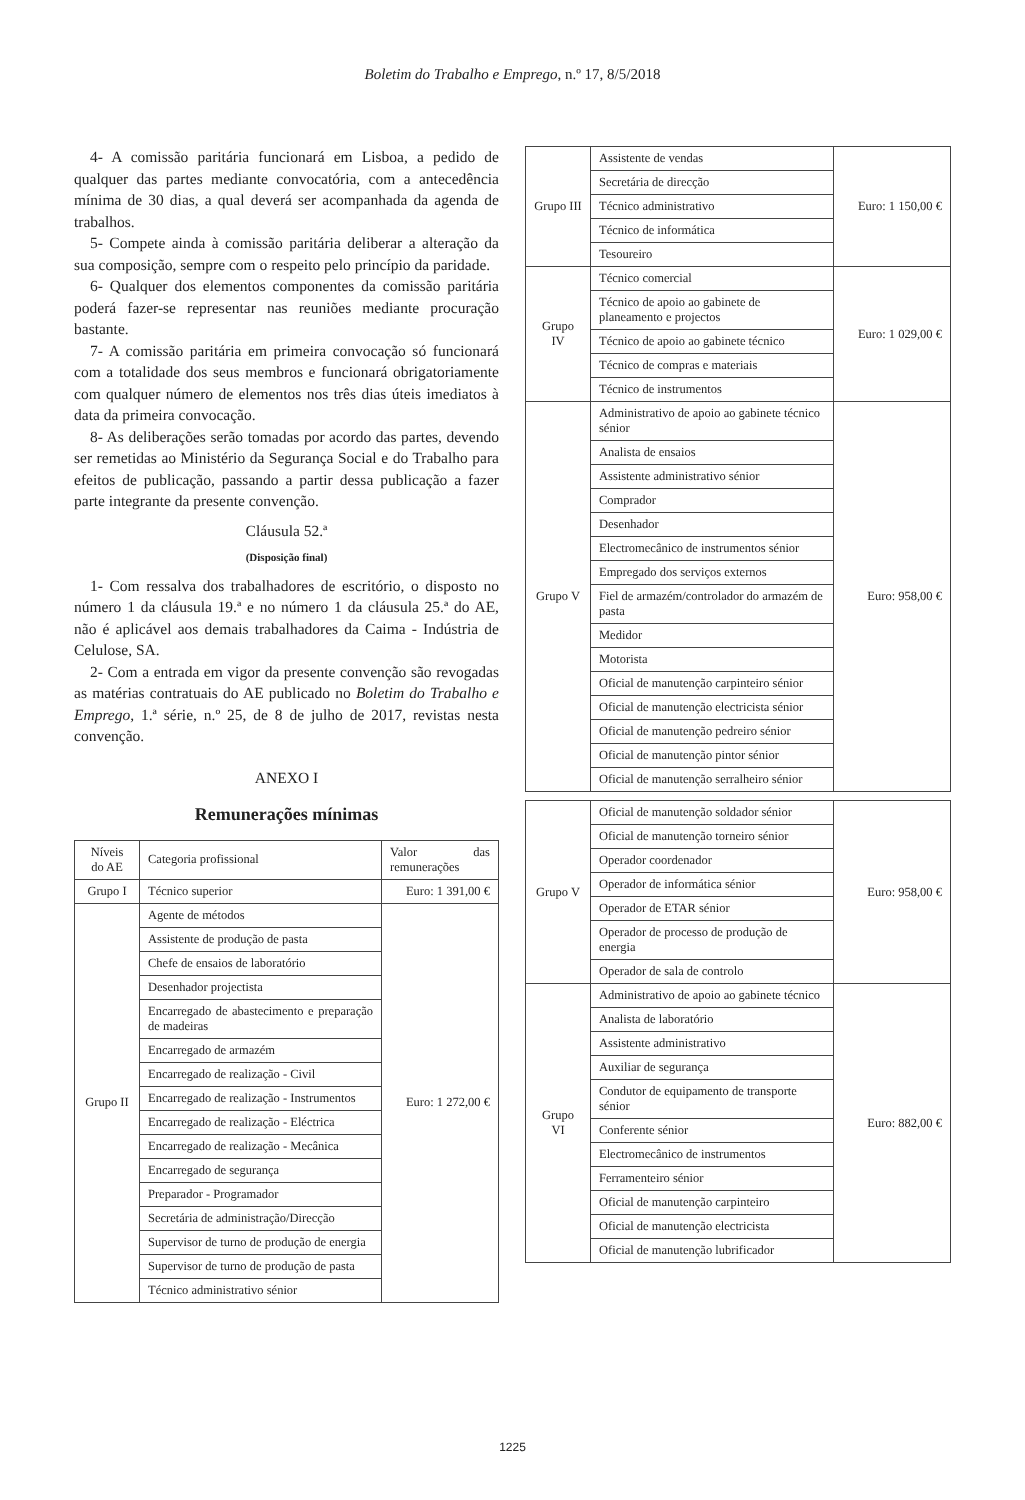Boletim do Trabalho e Emprego, n.º 17, 8/5/2018
4- A comissão paritária funcionará em Lisboa, a pedido de qualquer das partes mediante convocatória, com a antecedência mínima de 30 dias, a qual deverá ser acompanhada da agenda de trabalhos.
5- Compete ainda à comissão paritária deliberar a alteração da sua composição, sempre com o respeito pelo princípio da paridade.
6- Qualquer dos elementos componentes da comissão paritária poderá fazer-se representar nas reuniões mediante procuração bastante.
7- A comissão paritária em primeira convocação só funcionará com a totalidade dos seus membros e funcionará obrigatoriamente com qualquer número de elementos nos três dias úteis imediatos à data da primeira convocação.
8- As deliberações serão tomadas por acordo das partes, devendo ser remetidas ao Ministério da Segurança Social e do Trabalho para efeitos de publicação, passando a partir dessa publicação a fazer parte integrante da presente convenção.
Cláusula 52.ª
(Disposição final)
1- Com ressalva dos trabalhadores de escritório, o disposto no número 1 da cláusula 19.ª e no número 1 da cláusula 25.ª do AE, não é aplicável aos demais trabalhadores da Caima - Indústria de Celulose, SA.
2- Com a entrada em vigor da presente convenção são revogadas as matérias contratuais do AE publicado no Boletim do Trabalho e Emprego, 1.ª série, n.º 25, de 8 de julho de 2017, revistas nesta convenção.
ANEXO I
Remunerações mínimas
| Níveis do AE | Categoria profissional | Valor das remunerações |
| --- | --- | --- |
| Grupo I | Técnico superior | Euro: 1 391,00 € |
| Grupo II | Agente de métodos | Euro: 1 272,00 € |
| | Assistente de produção de pasta | |
| | Chefe de ensaios de laboratório | |
| | Desenhador projectista | |
| | Encarregado de abastecimento e preparação de madeiras | |
| | Encarregado de armazém | |
| | Encarregado de realização - Civil | |
| | Encarregado de realização - Instrumentos | |
| | Encarregado de realização - Eléctrica | |
| | Encarregado de realização - Mecânica | |
| | Encarregado de segurança | |
| | Preparador - Programador | |
| | Secretária de administração/Direcção | |
| | Supervisor de turno de produção de energia | |
| | Supervisor de turno de produção de pasta | |
| | Técnico administrativo sénior | |
| Grupo III | Assistente de vendas | Euro: 1 150,00 € |
| | Secretária de direcção | |
| | Técnico administrativo | |
| | Técnico de informática | |
| | Tesoureiro | |
| Grupo IV | Técnico comercial | Euro: 1 029,00 € |
| | Técnico de apoio ao gabinete de planeamento e projectos | |
| | Técnico de apoio ao gabinete técnico | |
| | Técnico de compras e materiais | |
| | Técnico de instrumentos | |
| Grupo V | Administrativo de apoio ao gabinete técnico sénior | Euro: 958,00 € |
| | Analista de ensaios | |
| | Assistente administrativo sénior | |
| | Comprador | |
| | Desenhador | |
| | Electromecânico de instrumentos sénior | |
| | Empregado dos serviços externos | |
| | Fiel de armazém/controlador do armazém de pasta | |
| | Medidor | |
| | Motorista | |
| | Oficial de manutenção carpinteiro sénior | |
| | Oficial de manutenção electricista sénior | |
| | Oficial de manutenção pedreiro sénior | |
| | Oficial de manutenção pintor sénior | |
| | Oficial de manutenção serralheiro sénior | |
| Grupo V | Oficial de manutenção soldador sénior | Euro: 958,00 € |
| | Oficial de manutenção torneiro sénior | |
| | Operador coordenador | |
| | Operador de informática sénior | |
| | Operador de ETAR sénior | |
| | Operador de processo de produção de energia | |
| | Operador de sala de controlo | |
| Grupo VI | Administrativo de apoio ao gabinete técnico | Euro: 882,00 € |
| | Analista de laboratório | |
| | Assistente administrativo | |
| | Auxiliar de segurança | |
| | Condutor de equipamento de transporte sénior | |
| | Conferente sénior | |
| | Electromecânico de instrumentos | |
| | Ferramenteiro sénior | |
| | Oficial de manutenção carpinteiro | |
| | Oficial de manutenção electricista | |
| | Oficial de manutenção lubrificador | |
1225